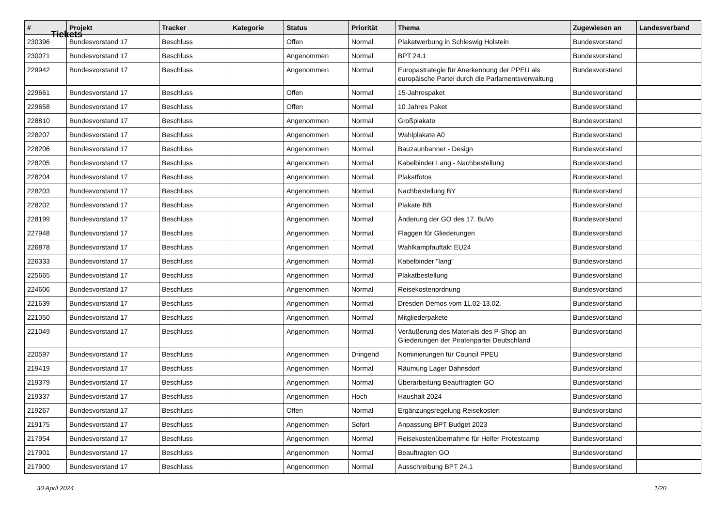Tickets
| # | Projekt | Tracker | Kategorie | Status | Priorität | Thema | Zugewiesen an | Landesverband |
| --- | --- | --- | --- | --- | --- | --- | --- | --- |
| 230396 | Bundesvorstand 17 | Beschluss | | Offen | Normal | Plakatwerbung in Schleswig Holstein | Bundesvorstand | |
| 230071 | Bundesvorstand 17 | Beschluss | | Angenommen | Normal | BPT 24.1 | Bundesvorstand | |
| 229942 | Bundesvorstand 17 | Beschluss | | Angenommen | Normal | Europastrategie für Anerkennung der PPEU als europäische Partei durch die Parlamentsverwaltung | Bundesvorstand | |
| 229661 | Bundesvorstand 17 | Beschluss | | Offen | Normal | 15-Jahrespaket | Bundesvorstand | |
| 229658 | Bundesvorstand 17 | Beschluss | | Offen | Normal | 10 Jahres Paket | Bundesvorstand | |
| 228810 | Bundesvorstand 17 | Beschluss | | Angenommen | Normal | Großplakate | Bundesvorstand | |
| 228207 | Bundesvorstand 17 | Beschluss | | Angenommen | Normal | Wahlplakate A0 | Bundesvorstand | |
| 228206 | Bundesvorstand 17 | Beschluss | | Angenommen | Normal | Bauzaunbanner - Design | Bundesvorstand | |
| 228205 | Bundesvorstand 17 | Beschluss | | Angenommen | Normal | Kabelbinder Lang - Nachbestellung | Bundesvorstand | |
| 228204 | Bundesvorstand 17 | Beschluss | | Angenommen | Normal | Plakatfotos | Bundesvorstand | |
| 228203 | Bundesvorstand 17 | Beschluss | | Angenommen | Normal | Nachbestellung BY | Bundesvorstand | |
| 228202 | Bundesvorstand 17 | Beschluss | | Angenommen | Normal | Plakate BB | Bundesvorstand | |
| 228199 | Bundesvorstand 17 | Beschluss | | Angenommen | Normal | Änderung der GO des 17. BuVo | Bundesvorstand | |
| 227948 | Bundesvorstand 17 | Beschluss | | Angenommen | Normal | Flaggen für Gliederungen | Bundesvorstand | |
| 226878 | Bundesvorstand 17 | Beschluss | | Angenommen | Normal | Wahlkampfauftakt EU24 | Bundesvorstand | |
| 226333 | Bundesvorstand 17 | Beschluss | | Angenommen | Normal | Kabelbinder "lang" | Bundesvorstand | |
| 225665 | Bundesvorstand 17 | Beschluss | | Angenommen | Normal | Plakatbestellung | Bundesvorstand | |
| 224606 | Bundesvorstand 17 | Beschluss | | Angenommen | Normal | Reisekostenordnung | Bundesvorstand | |
| 221639 | Bundesvorstand 17 | Beschluss | | Angenommen | Normal | Dresden Demos vom 11.02-13.02. | Bundesvorstand | |
| 221050 | Bundesvorstand 17 | Beschluss | | Angenommen | Normal | Mitgliederpakete | Bundesvorstand | |
| 221049 | Bundesvorstand 17 | Beschluss | | Angenommen | Normal | Veräußerung des Materials des P-Shop an Gliederungen der Piratenpartei Deutschland | Bundesvorstand | |
| 220597 | Bundesvorstand 17 | Beschluss | | Angenommen | Dringend | Nominierungen für Council PPEU | Bundesvorstand | |
| 219419 | Bundesvorstand 17 | Beschluss | | Angenommen | Normal | Räumung Lager Dahnsdorf | Bundesvorstand | |
| 219379 | Bundesvorstand 17 | Beschluss | | Angenommen | Normal | Überarbeitung Beauftragten GO | Bundesvorstand | |
| 219337 | Bundesvorstand 17 | Beschluss | | Angenommen | Hoch | Haushalt 2024 | Bundesvorstand | |
| 219267 | Bundesvorstand 17 | Beschluss | | Offen | Normal | Ergänzungsregelung Reisekosten | Bundesvorstand | |
| 219175 | Bundesvorstand 17 | Beschluss | | Angenommen | Sofort | Anpassung BPT Budget 2023 | Bundesvorstand | |
| 217954 | Bundesvorstand 17 | Beschluss | | Angenommen | Normal | Reisekostenübernahme für Helfer Protestcamp | Bundesvorstand | |
| 217901 | Bundesvorstand 17 | Beschluss | | Angenommen | Normal | Beauftragten GO | Bundesvorstand | |
| 217900 | Bundesvorstand 17 | Beschluss | | Angenommen | Normal | Ausschreibung BPT 24.1 | Bundesvorstand | |
30 April 2024 1/20